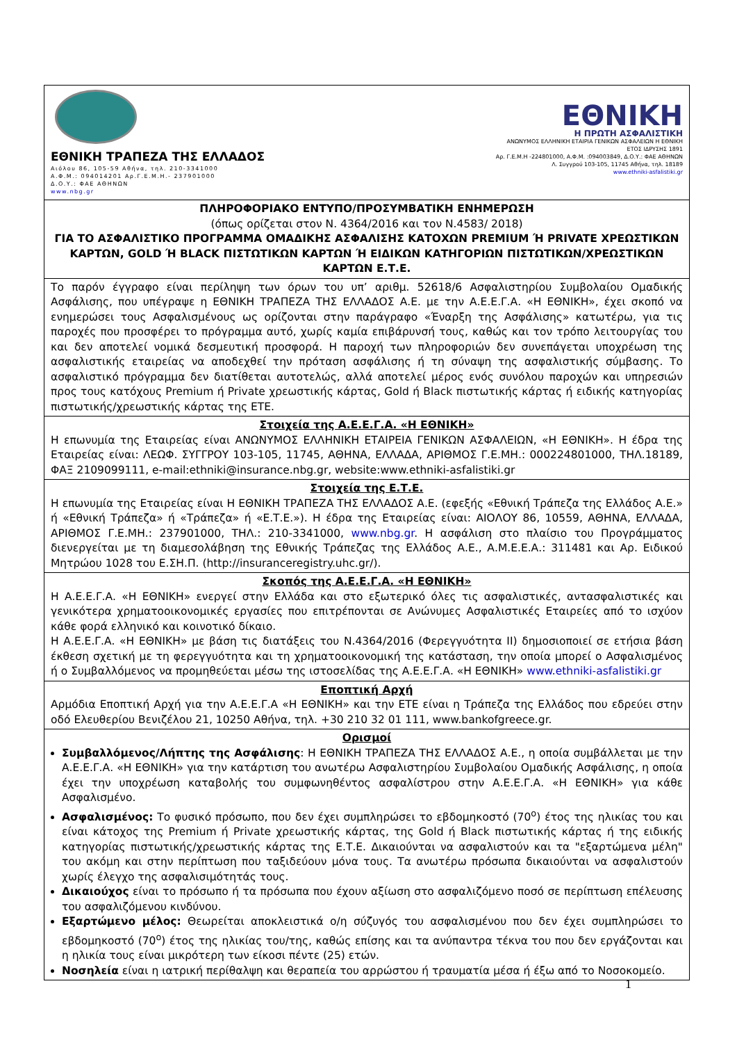| ΕΘΝΙΚΗ ΤΡΑΠΕΖΑ ΤΗΣ ΕΛΛΑΔΟΣ Αιόλου 86, 105-59 Αθήνα, τηλ. 210-3341000 Α.Φ.Μ.: 094014201 Αρ.Γ.Ε.Μ.Η.- 237901000 Δ.Ο.Υ.: ΦΑΕ ΑΘΗΝΩΝ www.nbg.gr ΕΘΝΙΚΗ Η ΠΡΩΤΗ ΑΣΦΑΛΙΣΤΙΚΗ ΑΝΩΝΥΜΟΣ ΕΛΛΗΝΙΚΗ ΕΤΑΙΡΙΑ ΓΕΝΙΚΩΝ ΑΣΦΑΛΕΙΩΝ Η ΕΘΝΙΚΗ ΕΤΟΣ ΙΔΡΥΣΗΣ 1891 Αρ. Γ.Ε.Μ.Η -224801000, Α.Φ.Μ. :094003849, Δ.Ο.Υ.: ΦΑΕ ΑΘΗΝΩΝ Λ. Συγγρού 103-105, 11745 Αθήνα, τηλ. 18189 www.ethniki-asfalistiki.gr |
| ΠΛΗΡΟΦΟΡΙΑΚΟ ΕΝΤΥΠΟ/ΠΡΟΣΥΜΒΑΤΙΚΗ ΕΝΗΜΕΡΩΣΗ (όπως ορίζεται στον Ν. 4364/2016 και τον Ν.4583/ 2018) ΓΙΑ ΤΟ ΑΣΦΑΛΙΣΤΙΚΟ ΠΡΟΓΡΑΜΜΑ ΟΜΑΔΙΚΗΣ ΑΣΦΑΛΙΣΗΣ ΚΑΤΟΧΩΝ PREMIUM Ή PRIVATE ΧΡΕΩΣΤΙΚΩΝ ΚΑΡΤΩΝ, GOLD Ή BLACK ΠΙΣΤΩΤΙΚΩΝ ΚΑΡΤΩΝ Ή ΕΙΔΙΚΩΝ ΚΑΤΗΓΟΡΙΩΝ ΠΙΣΤΩΤΙΚΩΝ/ΧΡΕΩΣΤΙΚΩΝ ΚΑΡΤΩΝ Ε.Τ.Ε. |
| Το παρόν έγγραφο είναι περίληψη των όρων του υπ’ αριθμ. 52618/6 Ασφαλιστηρίου Συμβολαίου Ομαδικής Ασφάλισης, που υπέγραψε η ΕΘΝΙΚΗ ΤΡΑΠΕΖΑ ΤΗΣ ΕΛΛΑΔΟΣ Α.Ε. με την Α.Ε.Ε.Γ.Α. «Η ΕΘΝΙΚΗ», έχει σκοπό να ενημερώσει τους Ασφαλισμένους ως ορίζονται στην παράγραφο «Έναρξη της Ασφάλισης» κατωτέρω, για τις παροχές που προσφέρει το πρόγραμμα αυτό, χωρίς καμία επιβάρυνσή τους, καθώς και τον τρόπο λειτουργίας του και δεν αποτελεί νομικά δεσμευτική προσφορά. Η παροχή των πληροφοριών δεν συνεπάγεται υποχρέωση της ασφαλιστικής εταιρείας να αποδεχθεί την πρόταση ασφάλισης ή τη σύναψη της ασφαλιστικής σύμβασης. Το ασφαλιστικό πρόγραμμα δεν διατίθεται αυτοτελώς, αλλά αποτελεί μέρος ενός συνόλου παροχών και υπηρεσιών προς τους κατόχους Premium ή Private χρεωστικής κάρτας, Gold ή Black πιστωτικής κάρτας ή ειδικής κατηγορίας πιστωτικής/χρεωστικής κάρτας της ΕΤΕ. |
| Στοιχεία της Α.Ε.Ε.Γ.Α. «Η ΕΘΝΙΚΗ» Η επωνυμία της Εταιρείας είναι ΑΝΩΝΥΜΟΣ ΕΛΛΗΝΙΚΗ ΕΤΑΙΡΕΙΑ ΓΕΝΙΚΩΝ ΑΣΦΑΛΕΙΩΝ, «Η ΕΘΝΙΚΗ». Η έδρα της Εταιρείας είναι: ΛΕΩΦ. ΣΥΓΓΡΟΥ 103-105, 11745, ΑΘΗΝΑ, ΕΛΛΑΔΑ, ΑΡΙΘΜΟΣ Γ.Ε.ΜΗ.: 000224801000, ΤΗΛ.18189, ΦΑΞ 2109099111, e-mail:ethniki@insurance.nbg.gr, website:www.ethniki-asfalistiki.gr |
| Στοιχεία της Ε.Τ.Ε. Η επωνυμία της Εταιρείας είναι Η ΕΘΝΙΚΗ ΤΡΑΠΕΖΑ ΤΗΣ ΕΛΛΑΔΟΣ Α.Ε. (εφεξής «Εθνική Τράπεζα της Ελλάδος Α.Ε.» ή «Εθνική Τράπεζα» ή «Τράπεζα» ή «Ε.Τ.Ε.»). Η έδρα της Εταιρείας είναι: ΑΙΟΛΟΥ 86, 10559, ΑΘΗΝΑ, ΕΛΛΑΔΑ, ΑΡΙΘΜΟΣ Γ.Ε.ΜΗ.: 237901000, ΤΗΛ.: 210-3341000, www.nbg.gr . Η ασφάλιση στο πλαίσιο του Προγράμματος διενεργείται με τη διαμεσολάβηση της Εθνικής Τράπεζας της Ελλάδος Α.Ε., Α.Μ.Ε.Ε.Α.: 311481 και Αρ. Ειδικού Μητρώου 1028 του Ε.ΣΗ.Π. (http://insuranceregistry.uhc.gr/). |
| Σκοπός της Α.Ε.Ε.Γ.Α. «Η ΕΘΝΙΚΗ» Η Α.Ε.Ε.Γ.Α. «Η ΕΘΝΙΚΗ» ενεργεί στην Ελλάδα και στο εξωτερικό όλες τις ασφαλιστικές, αντασφαλιστικές και γενικότερα χρηματοοικονομικές εργασίες που επιτρέπονται σε Ανώνυμες Ασφαλιστικές Εταιρείες από το ισχύον κάθε φορά ελληνικό και κοινοτικό δίκαιο. Η Α.Ε.Ε.Γ.Α. «Η ΕΘΝΙΚΗ» με βάση τις διατάξεις του Ν.4364/2016 (Φερεγγυότητα ΙΙ) δημοσιοποιεί σε ετήσια βάση έκθεση σχετική με τη φερεγγυότητα και τη χρηματοοικονομική της κατάσταση, την οποία μπορεί ο Ασφαλισμένος ή ο Συμβαλλόμενος να προμηθεύεται μέσω της ιστοσελίδας της Α.Ε.Ε.Γ.Α. «Η ΕΘΝΙΚΗ» www.ethniki-asfalistiki.gr |
| Εποπτική Αρχή Αρμόδια Εποπτική Αρχή για την Α.Ε.Ε.Γ.Α «Η ΕΘΝΙΚΗ» και την ΕΤΕ είναι η Τράπεζα της Ελλάδος που εδρεύει στην οδό Ελευθερίου Βενιζέλου 21, 10250 Αθήνα, τηλ. +30 210 32 01 111, www.bankofgreece.gr. |
| Ορισμοί Συμβαλλόμενος/Λήπτης της Ασφάλισης : Η ΕΘΝΙΚΗ ΤΡΑΠΕΖΑ ΤΗΣ ΕΛΛΑΔΟΣ Α.Ε., η οποία συμβάλλεται με την Α.Ε.Ε.Γ.Α. «Η ΕΘΝΙΚΗ» για την κατάρτιση του ανωτέρω Ασφαλιστηρίου Συμβολαίου Ομαδικής Ασφάλισης, η οποία έχει την υποχρέωση καταβολής του συμφωνηθέντος ασφαλίστρου στην Α.Ε.Ε.Γ.Α. «Η ΕΘΝΙΚΗ» για κάθε Ασφαλισμένο. Ασφαλισμένος: Το φυσικό πρόσωπο, που δεν έχει συμπληρώσει το εβδομηκοστό (70<sup>ο</sup>) έτος της ηλικίας του και είναι κάτοχος της Premium ή Private χρεωστικής κάρτας, της Gold ή Black πιστωτικής κάρτας ή της ειδικής κατηγορίας πιστωτικής/χρεωστικής κάρτας της Ε.Τ.Ε. Δικαιούνται να ασφαλιστούν και τα "εξαρτώμενα μέλη" του ακόμη και στην περίπτωση που ταξιδεύουν μόνα τους. Τα ανωτέρω πρόσωπα δικαιούνται να ασφαλιστούν χωρίς έλεγχο της ασφαλισιμότητάς τους. Δικαιούχος είναι το πρόσωπο ή τα πρόσωπα που έχουν αξίωση στο ασφαλιζόμενο ποσό σε περίπτωση επέλευσης του ασφαλιζόμενου κινδύνου. Εξαρτώμενο μέλος: Θεωρείται αποκλειστικά ο/η σύζυγός του ασφαλισμένου που δεν έχει συμπληρώσει το εβδομηκοστό (70<sup>ο</sup>) έτος της ηλικίας του/της, καθώς επίσης και τα ανύπαντρα τέκνα του που δεν εργάζονται και η ηλικία τους είναι μικρότερη των είκοσι πέντε (25) ετών. Νοσηλεία είναι η ιατρική περίθαλψη και θεραπεία του αρρώστου ή τραυματία μέσα ή έξω από το Νοσοκομείο. |
1